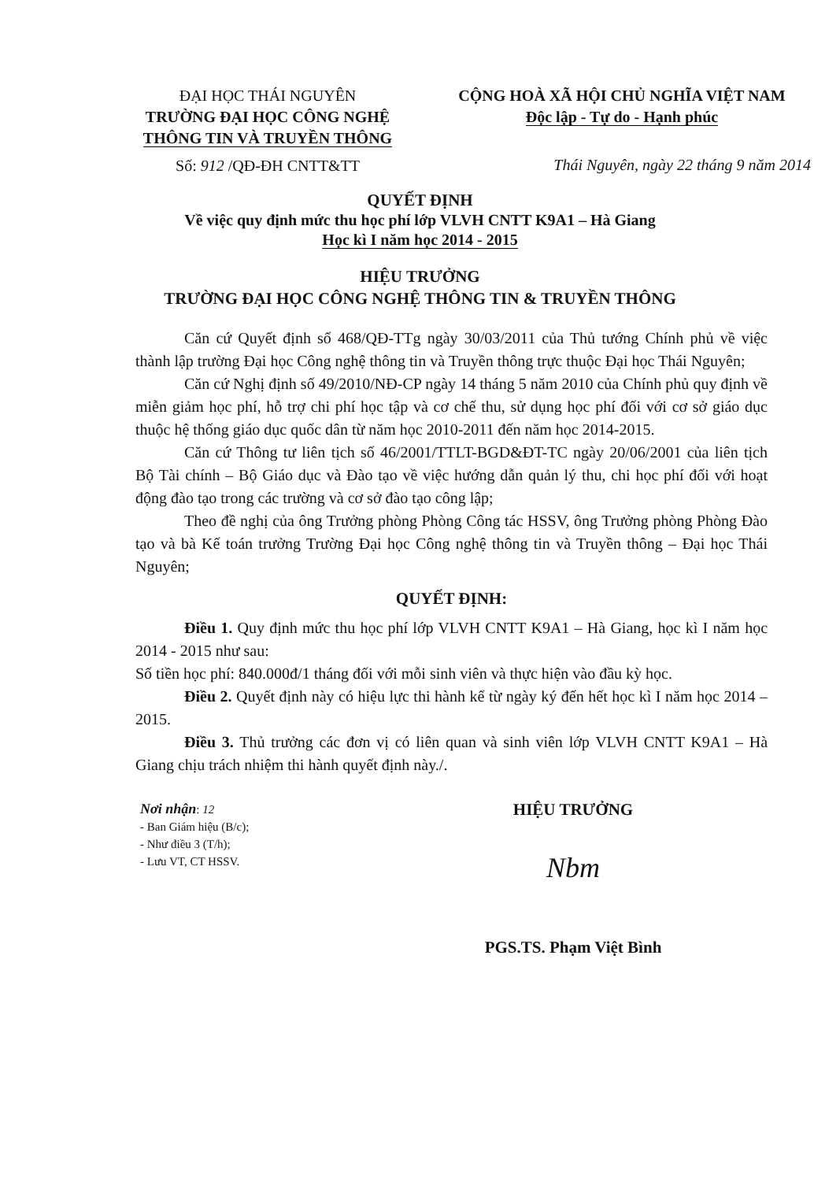ĐẠI HỌC THÁI NGUYÊN
TRƯỜNG ĐẠI HỌC CÔNG NGHỆ
THÔNG TIN VÀ TRUYỀN THÔNG
Số: 912 /QĐ-ĐH CNTT&TT
CỘNG HOÀ XÃ HỘI CHỦ NGHĨA VIỆT NAM
Độc lập - Tự do - Hạnh phúc
Thái Nguyên, ngày 22 tháng 9 năm 2014
QUYẾT ĐỊNH
Về việc quy định mức thu học phí lớp VLVH CNTT K9A1 – Hà Giang
Học kì I năm học 2014 - 2015
HIỆU TRƯỞNG
TRƯỜNG ĐẠI HỌC CÔNG NGHỆ THÔNG TIN & TRUYỀN THÔNG
Căn cứ Quyết định số 468/QĐ-TTg ngày 30/03/2011 của Thủ tướng Chính phủ về việc thành lập trường Đại học Công nghệ thông tin và Truyền thông trực thuộc Đại học Thái Nguyên;
Căn cứ Nghị định số 49/2010/NĐ-CP ngày 14 tháng 5 năm 2010 của Chính phủ quy định về miễn giảm học phí, hỗ trợ chi phí học tập và cơ chế thu, sử dụng học phí đối với cơ sở giáo dục thuộc hệ thống giáo dục quốc dân từ năm học 2010-2011 đến năm học 2014-2015.
Căn cứ Thông tư liên tịch số 46/2001/TTLT-BGD&ĐT-TC ngày 20/06/2001 của liên tịch Bộ Tài chính – Bộ Giáo dục và Đào tạo về việc hướng dẫn quản lý thu, chi học phí đối với hoạt động đào tạo trong các trường và cơ sở đào tạo công lập;
Theo đề nghị của ông Trưởng phòng Phòng Công tác HSSV, ông Trưởng phòng Phòng Đào tạo và bà Kế toán trưởng Trường Đại học Công nghệ thông tin và Truyền thông – Đại học Thái Nguyên;
QUYẾT ĐỊNH:
Điều 1. Quy định mức thu học phí lớp VLVH CNTT K9A1 – Hà Giang, học kì I năm học 2014 - 2015 như sau:
Số tiền học phí: 840.000đ/1 tháng đối với mỗi sinh viên và thực hiện vào đầu kỳ học.
Điều 2. Quyết định này có hiệu lực thi hành kể từ ngày ký đến hết học kì I năm học 2014 – 2015.
Điều 3. Thủ trưởng các đơn vị có liên quan và sinh viên lớp VLVH CNTT K9A1 – Hà Giang chịu trách nhiệm thi hành quyết định này./.
Nơi nhận: 12
- Ban Giám hiệu (B/c);
- Như điều 3 (T/h);
- Lưu VT, CT HSSV.
HIỆU TRƯỞNG
Nbm
PGS.TS. Phạm Việt Bình